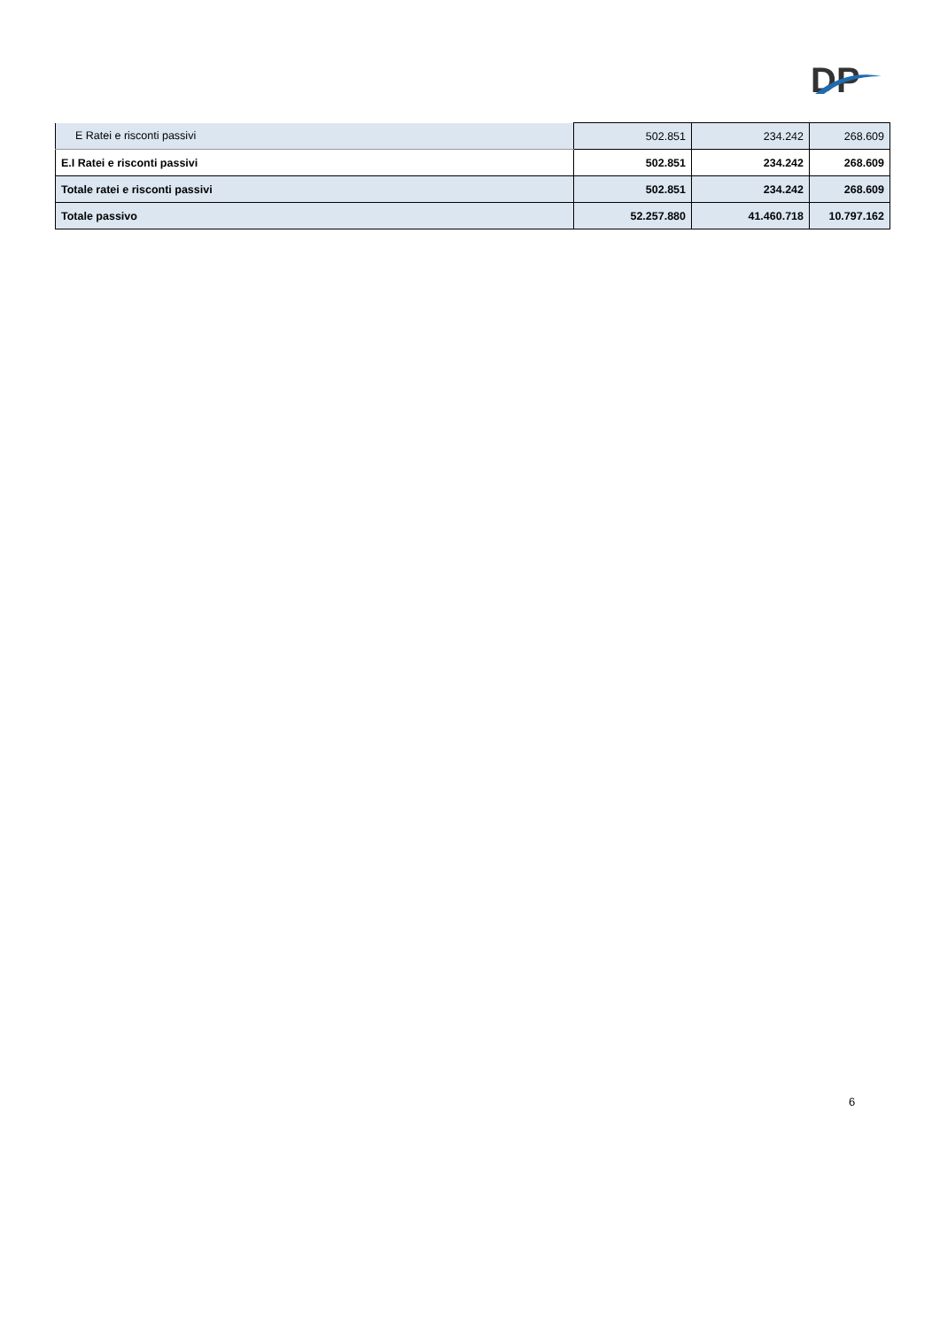DP
| E Ratei e risconti passivi | 502.851 | 234.242 | 268.609 |
| E.I Ratei e risconti passivi | 502.851 | 234.242 | 268.609 |
| Totale ratei e risconti passivi | 502.851 | 234.242 | 268.609 |
| Totale passivo | 52.257.880 | 41.460.718 | 10.797.162 |
6